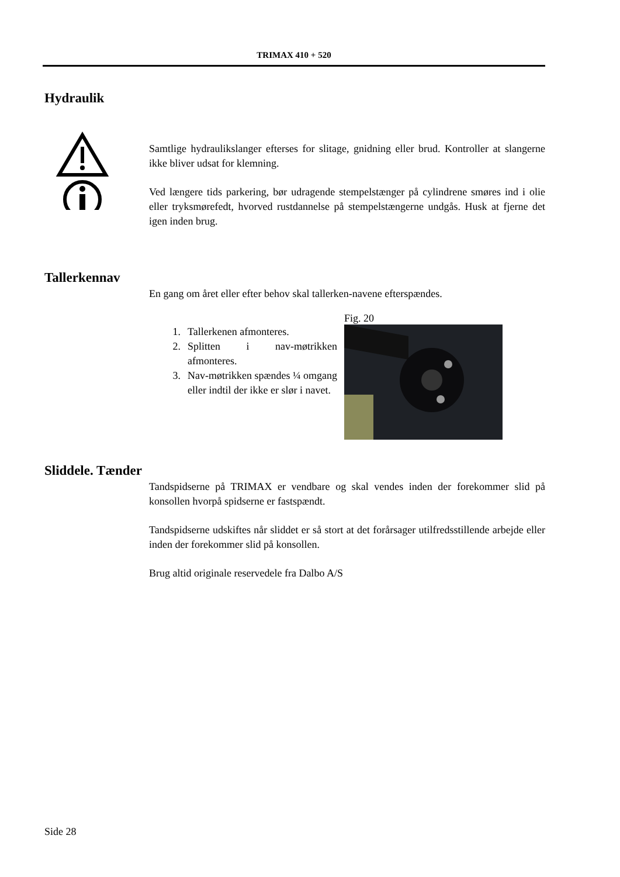TRIMAX 410 + 520
Hydraulik
Samtlige hydraulikslanger efterses for slitage, gnidning eller brud. Kontroller at slangerne ikke bliver udsat for klemning.
Ved længere tids parkering, bør udragende stempelstænger på cylindrene smøres ind i olie eller tryksmørefedt, hvorved rustdannelse på stempelstængerne undgås. Husk at fjerne det igen inden brug.
Tallerkennav
En gang om året eller efter behov skal tallerken-navene efterspændes.
1. Tallerkenen afmonteres.
2. Splitten i nav-møtrikken afmonteres.
3. Nav-møtrikken spændes ¼ omgang eller indtil der ikke er slør i navet.
Fig. 20
Sliddele. Tænder
Tandspidserne på TRIMAX er vendbare og skal vendes inden der forekommer slid på konsollen hvorpå spidserne er fastspændt.
Tandspidserne udskiftes når sliddet er så stort at det forårsager utilfredsstillende arbejde eller inden der forekommer slid på konsollen.
Brug altid originale reservedele fra Dalbo A/S
Side 28